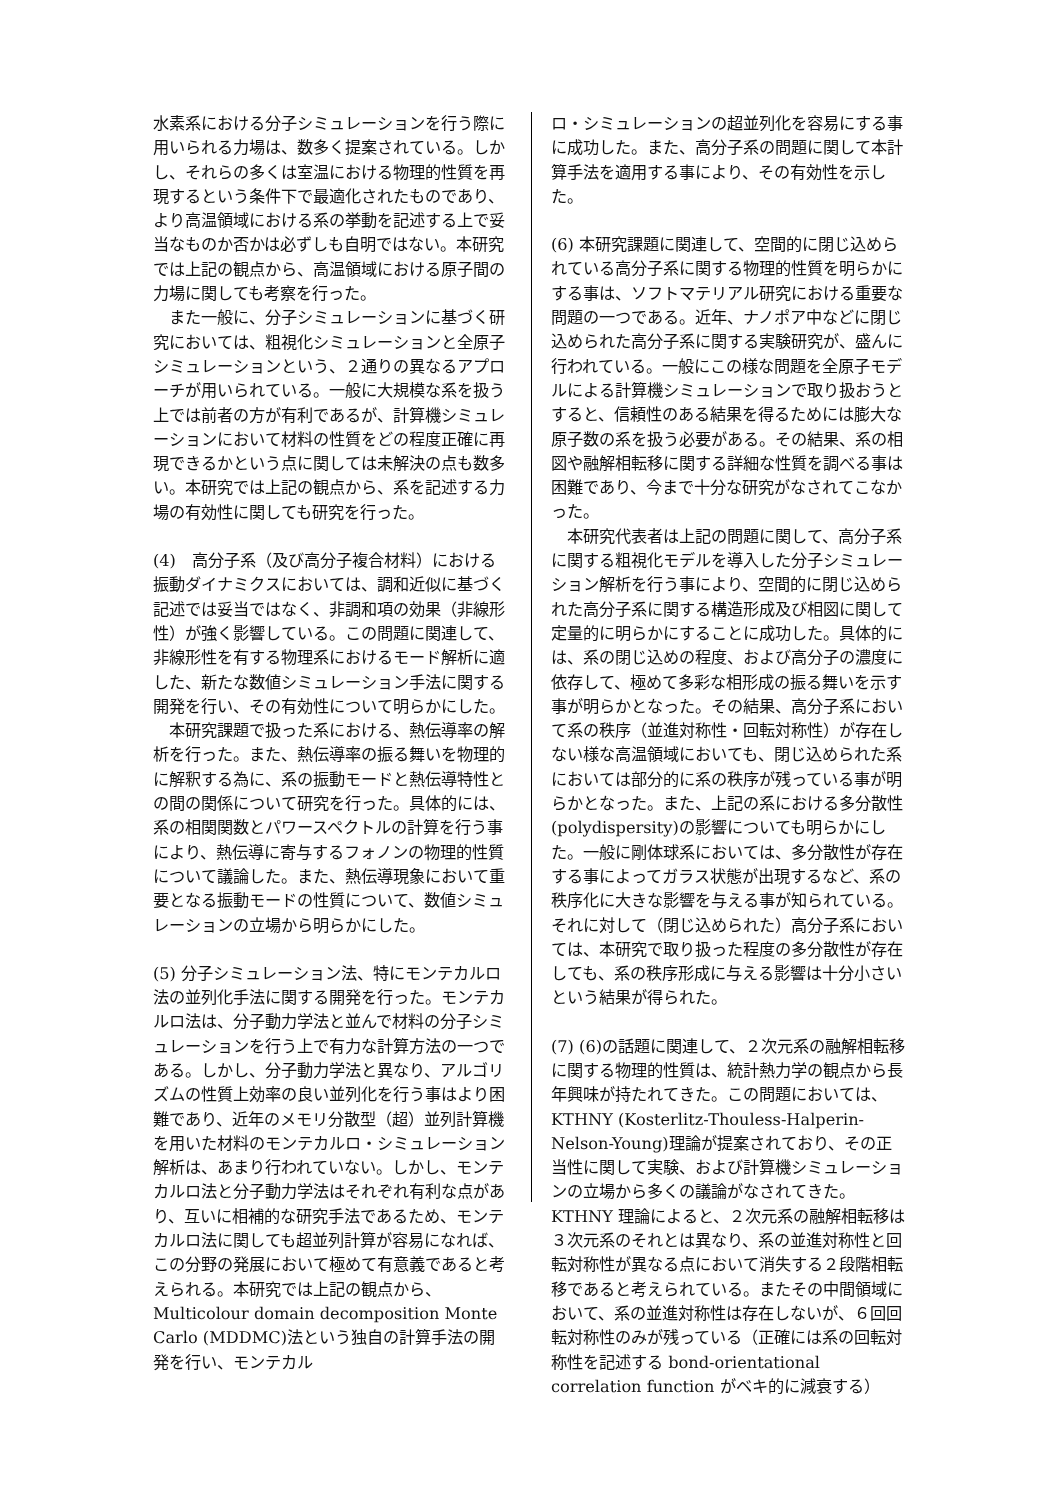水素系における分子シミュレーションを行う際に用いられる力場は、数多く提案されている。しかし、それらの多くは室温における物理的性質を再現するという条件下で最適化されたものであり、より高温領域における系の挙動を記述する上で妥当なものか否かは必ずしも自明ではない。本研究では上記の観点から、高温領域における原子間の力場に関しても考察を行った。
また一般に、分子シミュレーションに基づく研究においては、粗視化シミュレーションと全原子シミュレーションという、２通りの異なるアプローチが用いられている。一般に大規模な系を扱う上では前者の方が有利であるが、計算機シミュレーションにおいて材料の性質をどの程度正確に再現できるかという点に関しては未解決の点も数多い。本研究では上記の観点から、系を記述する力場の有効性に関しても研究を行った。
(4)　高分子系（及び高分子複合材料）における振動ダイナミクスにおいては、調和近似に基づく記述では妥当ではなく、非調和項の効果（非線形性）が強く影響している。この問題に関連して、非線形性を有する物理系におけるモード解析に適した、新たな数値シミュレーション手法に関する開発を行い、その有効性について明らかにした。
本研究課題で扱った系における、熱伝導率の解析を行った。また、熱伝導率の振る舞いを物理的に解釈する為に、系の振動モードと熱伝導特性との間の関係について研究を行った。具体的には、系の相関関数とパワースペクトルの計算を行う事により、熱伝導に寄与するフォノンの物理的性質について議論した。また、熱伝導現象において重要となる振動モードの性質について、数値シミュレーションの立場から明らかにした。
(5) 分子シミュレーション法、特にモンテカルロ法の並列化手法に関する開発を行った。モンテカルロ法は、分子動力学法と並んで材料の分子シミュレーションを行う上で有力な計算方法の一つである。しかし、分子動力学法と異なり、アルゴリズムの性質上効率の良い並列化を行う事はより困難であり、近年のメモリ分散型（超）並列計算機を用いた材料のモンテカルロ・シミュレーション解析は、あまり行われていない。しかし、モンテカルロ法と分子動力学法はそれぞれ有利な点があり、互いに相補的な研究手法であるため、モンテカルロ法に関しても超並列計算が容易になれば、この分野の発展において極めて有意義であると考えられる。本研究では上記の観点から、Multicolour domain decomposition Monte Carlo (MDDMC)法という独自の計算手法の開発を行い、モンテカル
ロ・シミュレーションの超並列化を容易にする事に成功した。また、高分子系の問題に関して本計算手法を適用する事により、その有効性を示した。
(6) 本研究課題に関連して、空間的に閉じ込められている高分子系に関する物理的性質を明らかにする事は、ソフトマテリアル研究における重要な問題の一つである。近年、ナノポア中などに閉じ込められた高分子系に関する実験研究が、盛んに行われている。一般にこの様な問題を全原子モデルによる計算機シミュレーションで取り扱おうとすると、信頼性のある結果を得るためには膨大な原子数の系を扱う必要がある。その結果、系の相図や融解相転移に関する詳細な性質を調べる事は困難であり、今まで十分な研究がなされてこなかった。
本研究代表者は上記の問題に関して、高分子系に関する粗視化モデルを導入した分子シミュレーション解析を行う事により、空間的に閉じ込められた高分子系に関する構造形成及び相図に関して定量的に明らかにすることに成功した。具体的には、系の閉じ込めの程度、および高分子の濃度に依存して、極めて多彩な相形成の振る舞いを示す事が明らかとなった。その結果、高分子系において系の秩序（並進対称性・回転対称性）が存在しない様な高温領域においても、閉じ込められた系においては部分的に系の秩序が残っている事が明らかとなった。また、上記の系における多分散性(polydispersity)の影響についても明らかにした。一般に剛体球系においては、多分散性が存在する事によってガラス状態が出現するなど、系の秩序化に大きな影響を与える事が知られている。それに対して（閉じ込められた）高分子系においては、本研究で取り扱った程度の多分散性が存在しても、系の秩序形成に与える影響は十分小さいという結果が得られた。
(7) (6)の話題に関連して、２次元系の融解相転移に関する物理的性質は、統計熱力学の観点から長年興味が持たれてきた。この問題においては、KTHNY (Kosterlitz-Thouless-Halperin-Nelson-Young)理論が提案されており、その正当性に関して実験、および計算機シミュレーションの立場から多くの議論がなされてきた。KTHNY 理論によると、２次元系の融解相転移は３次元系のそれとは異なり、系の並進対称性と回転対称性が異なる点において消失する２段階相転移であると考えられている。またその中間領域において、系の並進対称性は存在しないが、６回回転対称性のみが残っている（正確には系の回転対称性を記述する bond-orientational correlation function がベキ的に減衰する）